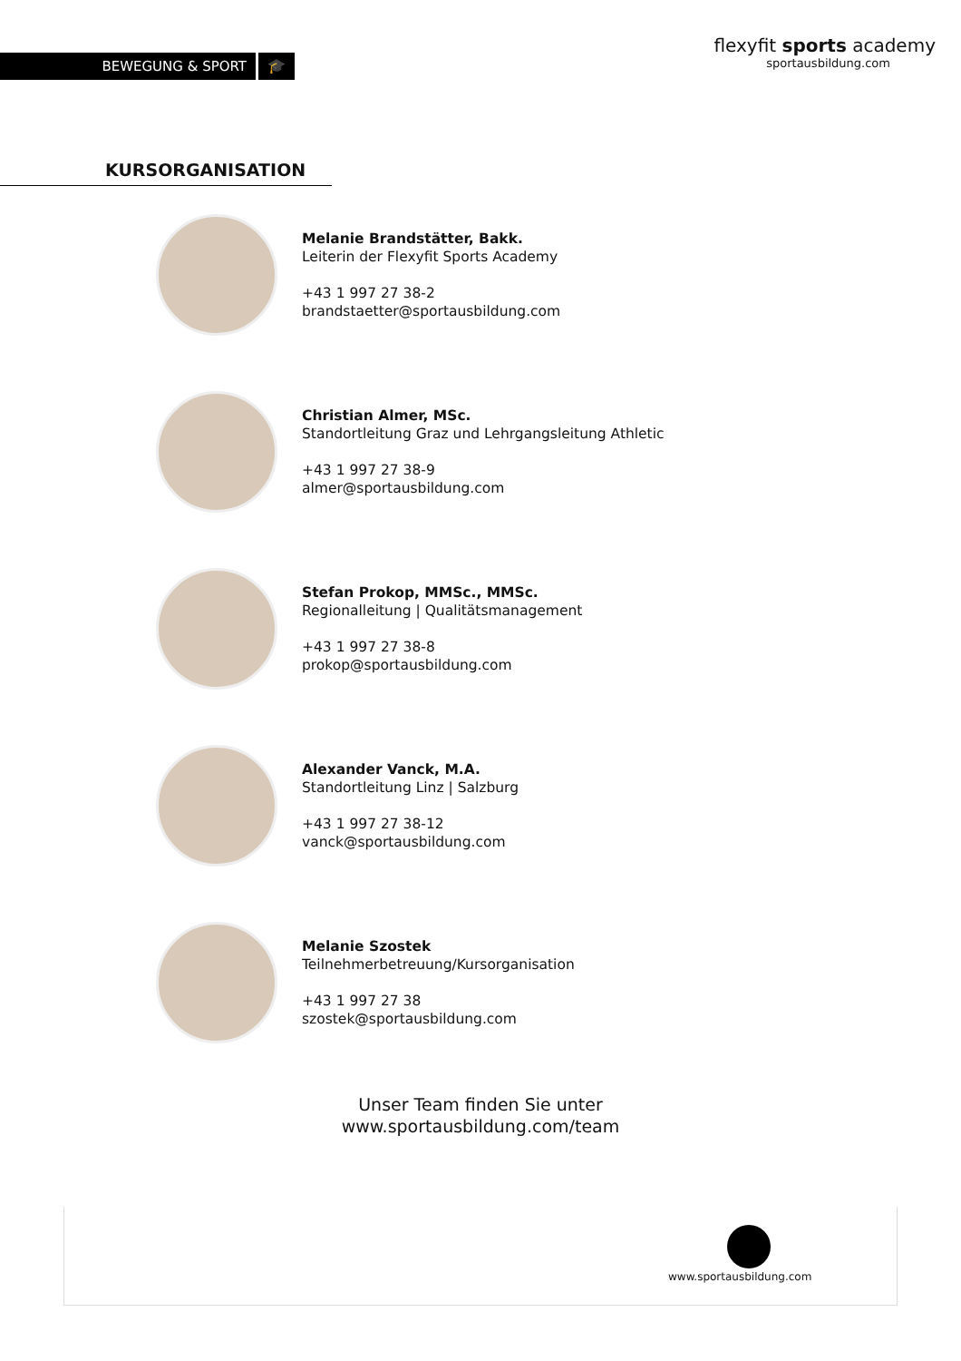BEWEGUNG & SPORT 🎓
flexyfit sports academy
sportausbildung.com
KURSORGANISATION
Melanie Brandstätter, Bakk.
Leiterin der Flexyfit Sports Academy
+43 1 997 27 38-2
brandstaetter@sportausbildung.com
Christian Almer, MSc.
Standortleitung Graz und Lehrgangsleitung Athletic
+43 1 997 27 38-9
almer@sportausbildung.com
Stefan Prokop, MMSc., MMSc.
Regionalleitung | Qualitätsmanagement
+43 1 997 27 38-8
prokop@sportausbildung.com
Alexander Vanck, M.A.
Standortleitung Linz | Salzburg
+43 1 997 27 38-12
vanck@sportausbildung.com
Melanie Szostek
Teilnehmerbetreuung/Kursorganisation
+43 1 997 27 38
szostek@sportausbildung.com
Unser Team finden Sie unter
www.sportausbildung.com/team
www.sportausbildung.com